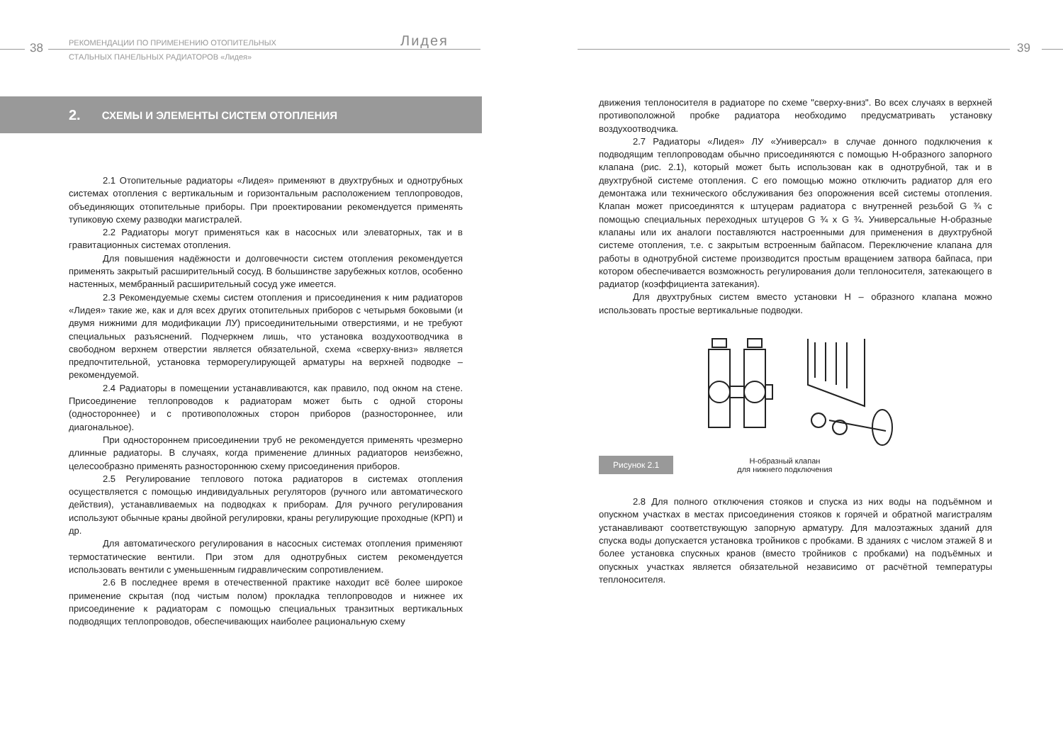38
РЕКОМЕНДАЦИИ ПО ПРИМЕНЕНИЮ ОТОПИТЕЛЬНЫХ
СТАЛЬНЫХ ПАНЕЛЬНЫХ РАДИАТОРОВ «Лидея»
Лидея
2. СХЕМЫ И ЭЛЕМЕНТЫ СИСТЕМ ОТОПЛЕНИЯ
2.1 Отопительные радиаторы «Лидея» применяют в двухтрубных и однотрубных системах отопления с вертикальным и горизонтальным расположением теплопроводов, объединяющих отопительные приборы. При проектировании рекомендуется применять тупиковую схему разводки магистралей.
2.2 Радиаторы могут применяться как в насосных или элеваторных, так и в гравитационных системах отопления.
Для повышения надёжности и долговечности систем отопления рекомендуется применять закрытый расширительный сосуд. В большинстве зарубежных котлов, особенно настенных, мембранный расширительный сосуд уже имеется.
2.3 Рекомендуемые схемы систем отопления и присоединения к ним радиаторов «Лидея» такие же, как и для всех других отопительных приборов с четырьмя боковыми (и двумя нижними для модификации ЛУ) присоединительными отверстиями, и не требуют специальных разъяснений. Подчеркнем лишь, что установка воздухоотводчика в свободном верхнем отверстии является обязательной, схема «сверху-вниз» является предпочтительной, установка терморегулирующей арматуры на верхней подводке – рекомендуемой.
2.4 Радиаторы в помещении устанавливаются, как правило, под окном на стене. Присоединение теплопроводов к радиаторам может быть с одной стороны (одностороннее) и с противоположных сторон приборов (разностороннее, или диагональное).
При одностороннем присоединении труб не рекомендуется применять чрезмерно длинные радиаторы. В случаях, когда применение длинных радиаторов неизбежно, целесообразно применять разностороннюю схему присоединения приборов.
2.5 Регулирование теплового потока радиаторов в системах отопления осуществляется с помощью индивидуальных регуляторов (ручного или автоматического действия), устанавливаемых на подводках к приборам. Для ручного регулирования используют обычные краны двойной регулировки, краны регулирующие проходные (КРП) и др.
Для автоматического регулирования в насосных системах отопления применяют термостатические вентили. При этом для однотрубных систем рекомендуется использовать вентили с уменьшенным гидравлическим сопротивлением.
2.6 В последнее время в отечественной практике находит всё более широкое применение скрытая (под чистым полом) прокладка теплопроводов и нижнее их присоединение к радиаторам с помощью специальных транзитных вертикальных подводящих теплопроводов, обеспечивающих наиболее рациональную схему
39
движения теплоносителя в радиаторе по схеме "сверху-вниз". Во всех случаях в верхней противоположной пробке радиатора необходимо предусматривать установку воздухоотводчика.
2.7 Радиаторы «Лидея» ЛУ «Универсал» в случае донного подключения к подводящим теплопроводам обычно присоединяются с помощью Н-образного запорного клапана (рис. 2.1), который может быть использован как в однотрубной, так и в двухтрубной системе отопления. С его помощью можно отключить радиатор для его демонтажа или технического обслуживания без опорожнения всей системы отопления. Клапан может присоединятся к штуцерам радиатора с внутренней резьбой G ¾ с помощью специальных переходных штуцеров G ¾ x G ¾. Универсальные Н-образные клапаны или их аналоги поставляются настроенными для применения в двухтрубной системе отопления, т.е. с закрытым встроенным байпасом. Переключение клапана для работы в однотрубной системе производится простым вращением затвора байпаса, при котором обеспечивается возможность регулирования доли теплоносителя, затекающего в радиатор (коэффициента затекания).
Для двухтрубных систем вместо установки Н – образного клапана можно использовать простые вертикальные подводки.
Рисунок 2.1
Н-образный клапан
для нижнего подключения
2.8 Для полного отключения стояков и спуска из них воды на подъёмном и опускном участках в местах присоединения стояков к горячей и обратной магистралям устанавливают соответствующую запорную арматуру. Для малоэтажных зданий для спуска воды допускается установка тройников с пробками. В зданиях с числом этажей 8 и более установка спускных кранов (вместо тройников с пробками) на подъёмных и опускных участках является обязательной независимо от расчётной температуры теплоносителя.